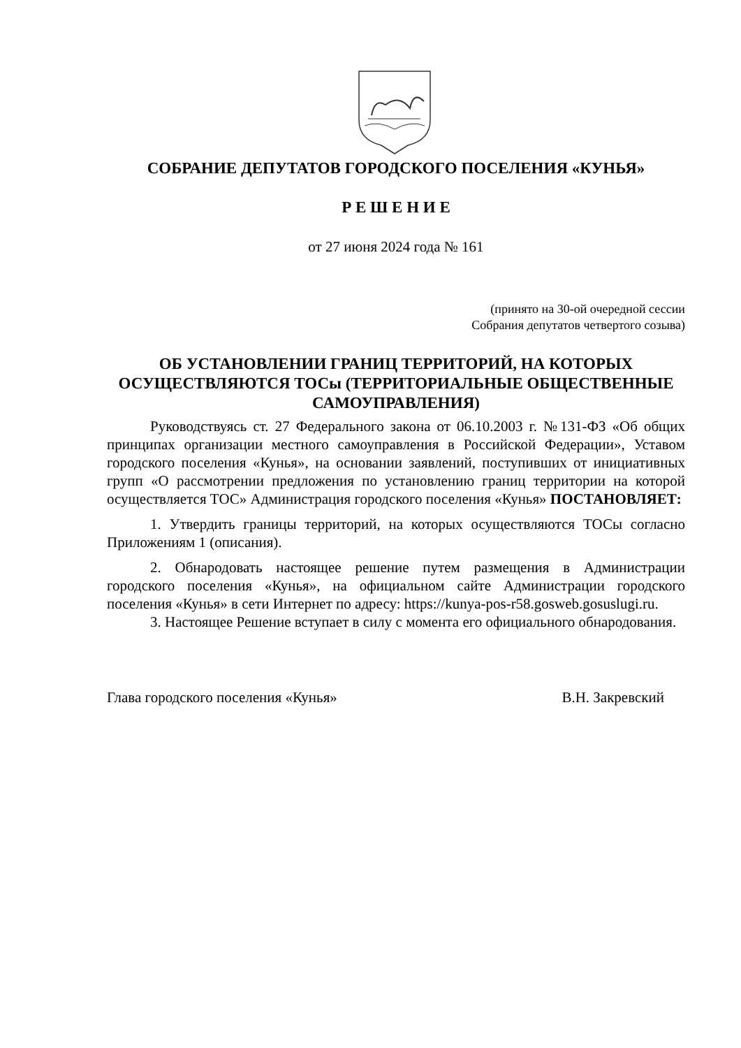СОБРАНИЕ ДЕПУТАТОВ ГОРОДСКОГО ПОСЕЛЕНИЯ «КУНЬЯ»
Р Е Ш Е Н И Е
от 27 июня 2024 года № 161
(принято на 30-ой очередной сессии
Собрания депутатов четвертого созыва)
ОБ УСТАНОВЛЕНИИ ГРАНИЦ ТЕРРИТОРИЙ, НА КОТОРЫХ ОСУЩЕСТВЛЯЮТСЯ ТОСы (ТЕРРИТОРИАЛЬНЫЕ ОБЩЕСТВЕННЫЕ САМОУПРАВЛЕНИЯ)
Руководствуясь ст. 27 Федерального закона от 06.10.2003 г. №131-ФЗ «Об общих принципах организации местного самоуправления в Российской Федерации», Уставом городского поселения «Кунья», на основании заявлений, поступивших от инициативных групп «О рассмотрении предложения по установлению границ территории на которой осуществляется ТОС» Администрация городского поселения «Кунья» ПОСТАНОВЛЯЕТ:
1. Утвердить границы территорий, на которых осуществляются ТОСы согласно Приложениям 1 (описания).
2. Обнародовать настоящее решение путем размещения в Администрации городского поселения «Кунья», на официальном сайте Администрации городского поселения «Кунья» в сети Интернет по адресу: https://kunya-pos-r58.gosweb.gosuslugi.ru.
3. Настоящее Решение вступает в силу с момента его официального обнародования.
Глава городского поселения «Кунья» В.Н. Закревский